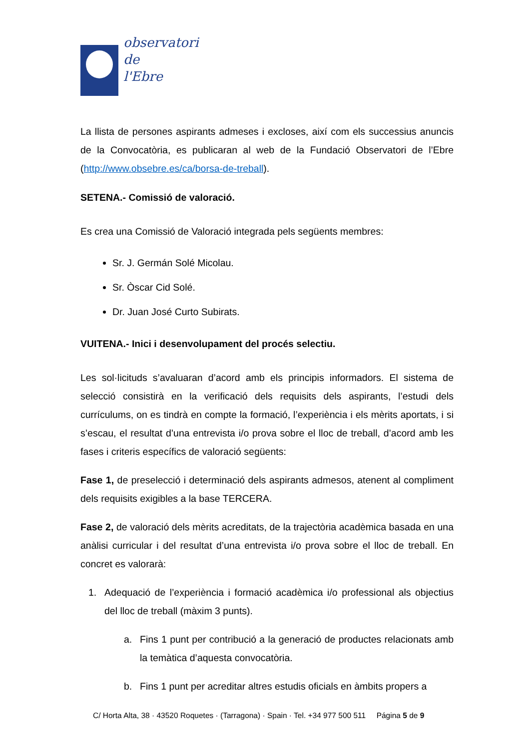observatori
de
l'Ebre
La llista de persones aspirants admeses i excloses, així com els successius anuncis de la Convocatòria, es publicaran al web de la Fundació Observatori de l’Ebre (http://www.obsebre.es/ca/borsa-de-treball).
SETENA.- Comissió de valoració.
Es crea una Comissió de Valoració integrada pels següents membres:
Sr. J. Germán Solé Micolau.
Sr. Òscar Cid Solé.
Dr. Juan José Curto Subirats.
VUITENA.- Inici i desenvolupament del procés selectiu.
Les sol·licituds s’avaluaran d’acord amb els principis informadors. El sistema de selecció consistirà en la verificació dels requisits dels aspirants, l’estudi dels currículums, on es tindrà en compte la formació, l’experiència i els mèrits aportats, i si s’escau, el resultat d’una entrevista i/o prova sobre el lloc de treball, d’acord amb les fases i criteris específics de valoració següents:
Fase 1, de preselecció i determinació dels aspirants admesos, atenent al compliment dels requisits exigibles a la base TERCERA.
Fase 2, de valoració dels mèrits acreditats, de la trajectòria acadèmica basada en una anàlisi curricular i del resultat d’una entrevista i/o prova sobre el lloc de treball. En concret es valorarà:
1. Adequació de l’experiència i formació acadèmica i/o professional als objectius del lloc de treball (màxim 3 punts).
a. Fins 1 punt per contribució a la generació de productes relacionats amb la temàtica d’aquesta convocatòria.
b. Fins 1 punt per acreditar altres estudis oficials en àmbits propers a
C/ Horta Alta, 38 · 43520 Roquetes · (Tarragona) · Spain · Tel. +34 977 500 511 Página 5 de 9